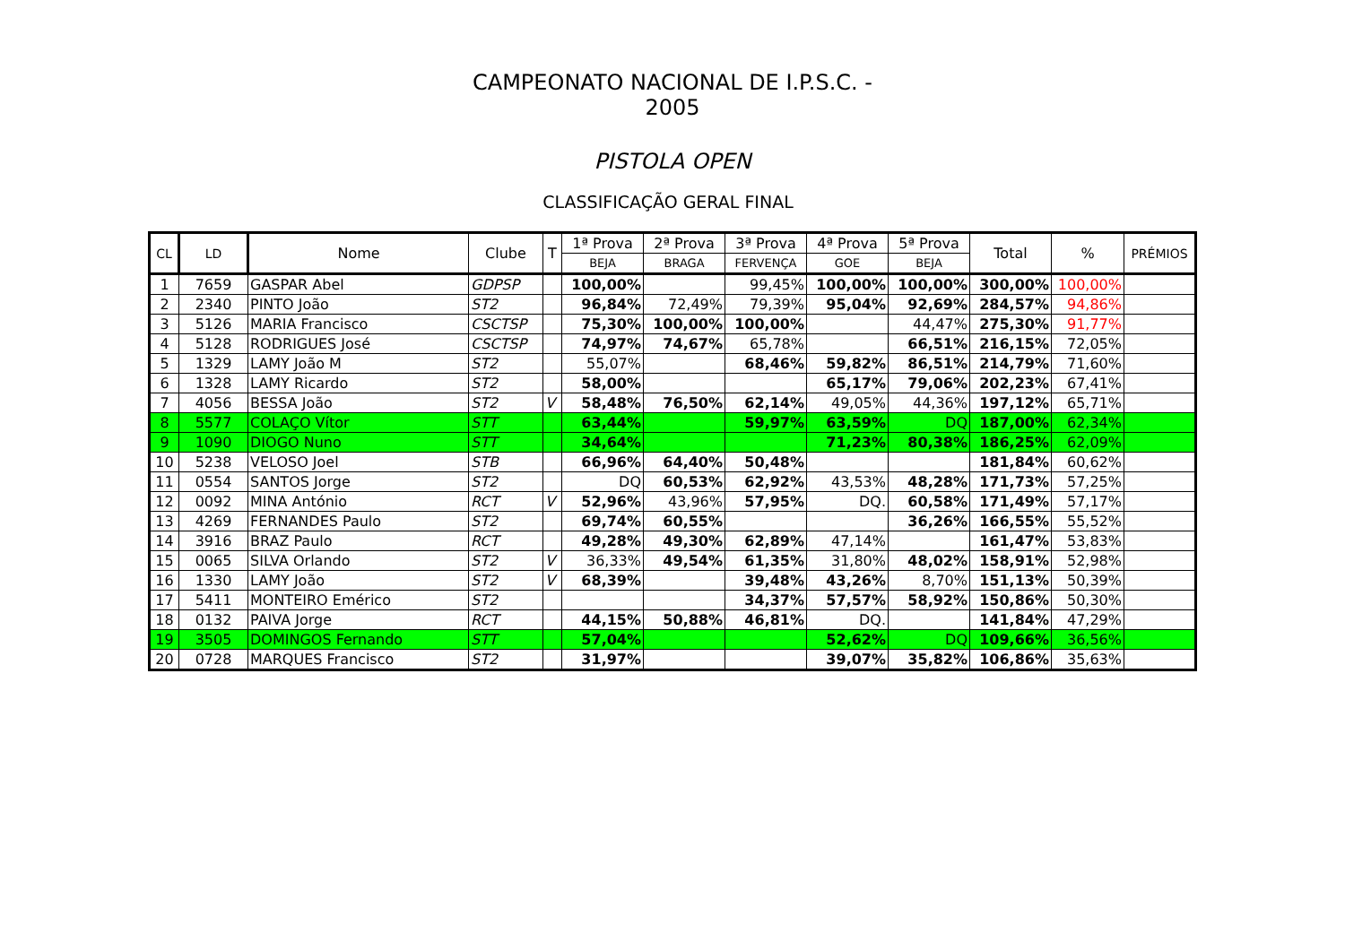CAMPEONATO NACIONAL DE I.P.S.C. - 2005
PISTOLA OPEN
CLASSIFICAÇÃO GERAL FINAL
| CL | LD | Nome | Clube | T | 1ª Prova | 2ª Prova | 3ª Prova | 4ª Prova | 5ª Prova | Total | % | PRÉMIOS |
| --- | --- | --- | --- | --- | --- | --- | --- | --- | --- | --- | --- | --- |
| | | | | | BEJA | BRAGA | FERVENÇA | GOE | BEJA | | | |
| 1 | 7659 | GASPAR Abel | GDPSP | | 100,00% | | 99,45% | 100,00% | 100,00% | 300,00% | 100,00% | |
| 2 | 2340 | PINTO João | ST2 | | 96,84% | 72,49% | 79,39% | 95,04% | 92,69% | 284,57% | 94,86% | |
| 3 | 5126 | MARIA Francisco | CSCTSP | | 75,30% | 100,00% | 100,00% | | 44,47% | 275,30% | 91,77% | |
| 4 | 5128 | RODRIGUES José | CSCTSP | | 74,97% | 74,67% | 65,78% | | 66,51% | 216,15% | 72,05% | |
| 5 | 1329 | LAMY João M | ST2 | | 55,07% | | 68,46% | 59,82% | 86,51% | 214,79% | 71,60% | |
| 6 | 1328 | LAMY Ricardo | ST2 | | 58,00% | | | 65,17% | 79,06% | 202,23% | 67,41% | |
| 7 | 4056 | BESSA João | ST2 | V | 58,48% | 76,50% | 62,14% | 49,05% | 44,36% | 197,12% | 65,71% | |
| 8 | 5577 | COLAÇO Vítor | STT | | 63,44% | | 59,97% | 63,59% | DQ | 187,00% | 62,34% | |
| 9 | 1090 | DIOGO Nuno | STT | | 34,64% | | | 71,23% | 80,38% | 186,25% | 62,09% | |
| 10 | 5238 | VELOSO Joel | STB | | 66,96% | 64,40% | 50,48% | | | 181,84% | 60,62% | |
| 11 | 0554 | SANTOS Jorge | ST2 | | DQ | 60,53% | 62,92% | 43,53% | 48,28% | 171,73% | 57,25% | |
| 12 | 0092 | MINA António | RCT | V | 52,96% | 43,96% | 57,95% | DQ. | 60,58% | 171,49% | 57,17% | |
| 13 | 4269 | FERNANDES Paulo | ST2 | | 69,74% | 60,55% | | | 36,26% | 166,55% | 55,52% | |
| 14 | 3916 | BRAZ Paulo | RCT | | 49,28% | 49,30% | 62,89% | 47,14% | | 161,47% | 53,83% | |
| 15 | 0065 | SILVA Orlando | ST2 | V | 36,33% | 49,54% | 61,35% | 31,80% | 48,02% | 158,91% | 52,98% | |
| 16 | 1330 | LAMY João | ST2 | V | 68,39% | | 39,48% | 43,26% | 8,70% | 151,13% | 50,39% | |
| 17 | 5411 | MONTEIRO Emérico | ST2 | | | | 34,37% | 57,57% | 58,92% | 150,86% | 50,30% | |
| 18 | 0132 | PAIVA Jorge | RCT | | 44,15% | 50,88% | 46,81% | DQ. | | 141,84% | 47,29% | |
| 19 | 3505 | DOMINGOS Fernando | STT | | 57,04% | | | 52,62% | DQ | 109,66% | 36,56% | |
| 20 | 0728 | MARQUES Francisco | ST2 | | 31,97% | | | 39,07% | 35,82% | 106,86% | 35,63% | |